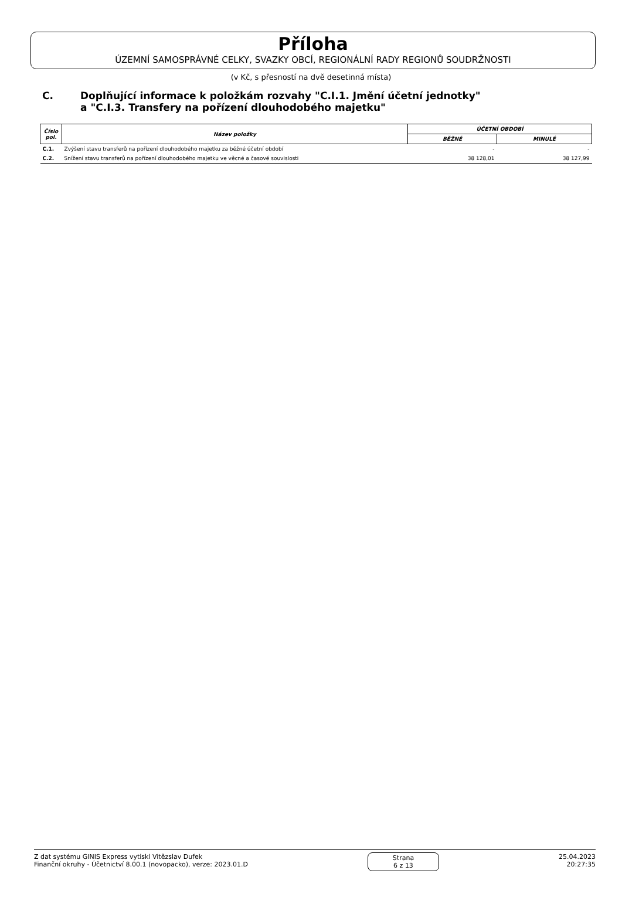Příloha
ÚZEMNÍ SAMOSPRÁVNÉ CELKY, SVAZKY OBCÍ, REGIONÁLNÍ RADY REGIONŮ SOUDRŽNOSTI
(v Kč, s přesností na dvě desetinná místa)
C. Doplňující informace k položkám rozvahy "C.I.1. Jmění účetní jednotky"
a "C.I.3. Transfery na pořízení dlouhodobého majetku"
| Číslo pol. | Název položky | ÚČETNÍ OBDOBÍ | |
| --- | --- | --- | --- |
| | | BĚŽNÉ | MINULÉ |
| C.1. | Zvýšení stavu transferů na pořízení dlouhodobého majetku za běžné účetní období | - | - |
| C.2. | Snížení stavu transferů na pořízení dlouhodobého majetku ve věcné a časové souvislosti | 38 128,01 | 38 127,99 |
Z dat systému GINIS Express vytiskl Vitězslav Dufek
Finanční okruhy - Účetnictví 8.00.1 (novopacko), verze: 2023.01.D
Strana
6 z 13
25.04.2023
20:27:35